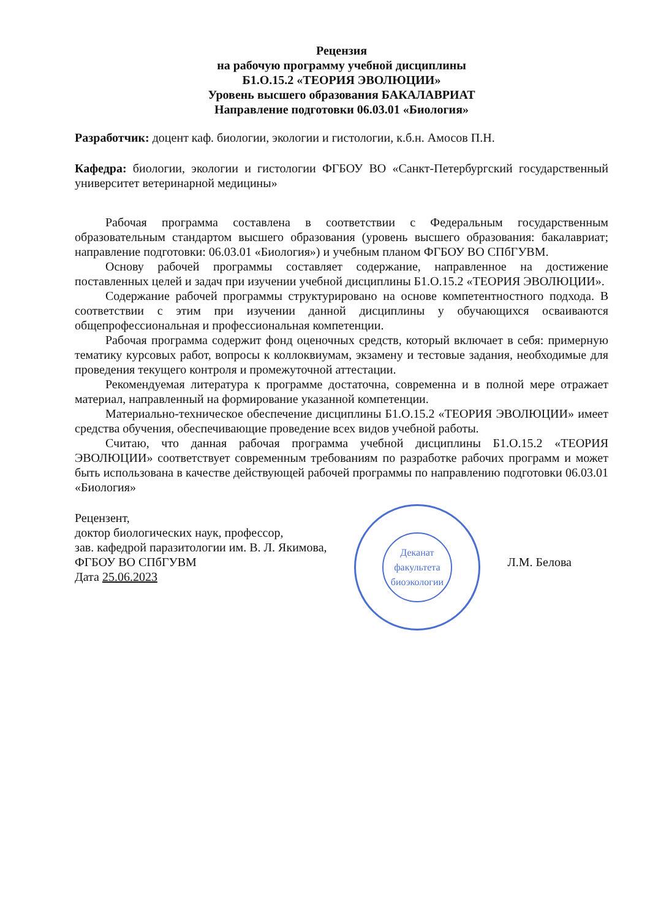Рецензия
на рабочую программу учебной дисциплины
Б1.О.15.2 «ТЕОРИЯ ЭВОЛЮЦИИ»
Уровень высшего образования БАКАЛАВРИАТ
Направление подготовки 06.03.01 «Биология»
Разработчик: доцент каф. биологии, экологии и гистологии, к.б.н. Амосов П.Н.
Кафедра: биологии, экологии и гистологии ФГБОУ ВО «Санкт-Петербургский государственный университет ветеринарной медицины»
Рабочая программа составлена в соответствии с Федеральным государственным образовательным стандартом высшего образования (уровень высшего образования: бакалавриат; направление подготовки: 06.03.01 «Биология») и учебным планом ФГБОУ ВО СПбГУВМ.
Основу рабочей программы составляет содержание, направленное на достижение поставленных целей и задач при изучении учебной дисциплины Б1.О.15.2 «ТЕОРИЯ ЭВОЛЮЦИИ».
Содержание рабочей программы структурировано на основе компетентностного подхода. В соответствии с этим при изучении данной дисциплины у обучающихся осваиваются общепрофессиональная и профессиональная компетенции.
Рабочая программа содержит фонд оценочных средств, который включает в себя: примерную тематику курсовых работ, вопросы к коллоквиумам, экзамену и тестовые задания, необходимые для проведения текущего контроля и промежуточной аттестации.
Рекомендуемая литература к программе достаточна, современна и в полной мере отражает материал, направленный на формирование указанной компетенции.
Материально-техническое обеспечение дисциплины Б1.О.15.2 «ТЕОРИЯ ЭВОЛЮЦИИ» имеет средства обучения, обеспечивающие проведение всех видов учебной работы.
Считаю, что данная рабочая программа учебной дисциплины Б1.О.15.2 «ТЕОРИЯ ЭВОЛЮЦИИ» соответствует современным требованиям по разработке рабочих программ и может быть использована в качестве действующей рабочей программы по направлению подготовки 06.03.01 «Биология»
Рецензент,
доктор биологических наук, профессор,
зав. кафедрой паразитологии им. В. Л. Якимова,
ФГБОУ ВО СПбГУВМ
Дата 25.06.2023
Деканат
факультета
биоэкологии
Л.М. Белова